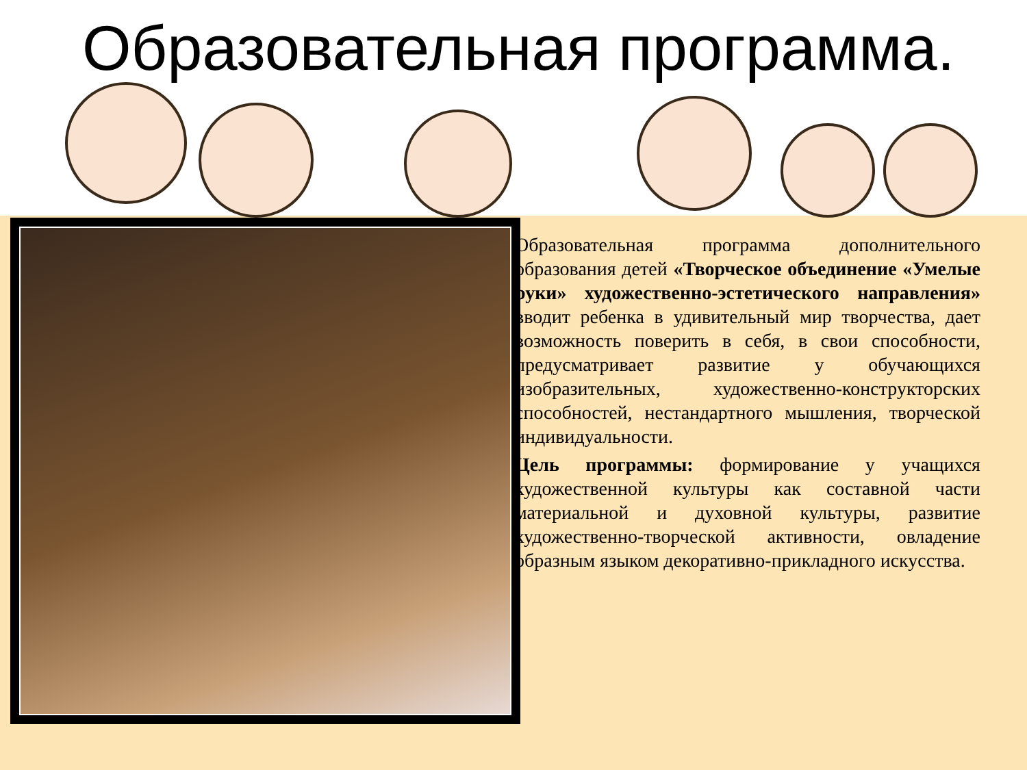Образовательная программа.
Образовательная программа дополнительного образования детей «Творческое объединение «Умелые руки» художественно-эстетического направления» вводит ребенка в удивительный мир творчества, дает возможность поверить в себя, в свои способности, предусматривает развитие у обучающихся изобразительных, художественно-конструкторских способностей, нестандартного мышления, творческой индивидуальности.
Цель программы: формирование у учащихся художественной культуры как составной части материальной и духовной культуры, развитие художественно-творческой активности, овладение образным языком декоративно-прикладного искусства.